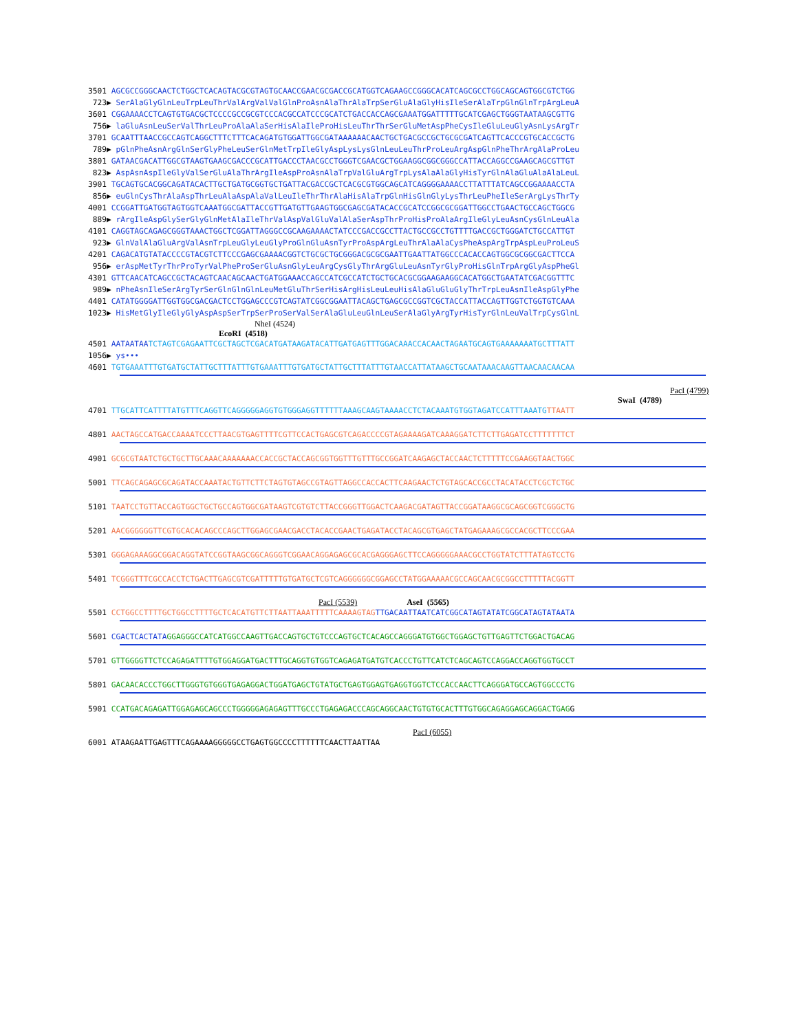3501 AGCGCCGGGCAACTCTGGCTCACAGTACGCGTAGTGCAACCGAACGCGACCGCATGGTCAGAAGCCGGGCACATCAGCGCCTGGCAGCAGTGGCGTCTGG
723▶ SerAlaGlyGlnLeuTrpLeuThrValArgValValGlnProAsnAlaThrAlaTrpSerGluAlaGlyHisIleSerAlaTrpGlnGlnTrpArgLeuA
3601 CGGAAAACCTCAGTGTGACGCTCCCCGCCGCGTCCCACGCCATCCCGCATCTGACCACCAGCGAAATGGATTTTTGCATCGAGCTGGGTAATAAGCGTTG
756▶ laGluAsnLeuSerValThrLeuProAlaAlaSerHisAlaIleProHisLeuThrThrSerGluMetAspPheCysIleGluLeuGlyAsnLysArgTr
3701 GCAATTTAACCGCCAGTCAGGCTTTCTTTCACAGATGTGGATTGGCGATAAAAAACAACTGCTGACGCCGCTGCGCGATCAGTTCACCCGTGCACCGCTG
789▶ pGlnPheAsnArgGlnSerGlyPheLeuSerGlnMetTrpIleGlyAspLysLysGlnLeuLeuThrProLeuArgAspGlnPheThrArgAlaProLeu
3801 GATAACGACATTGGCGTAAGTGAAGCGACCCGCATTGACCCTAACGCCTGGGTCGAACGCTGGAAGGCGGCGGGCCATTACCAGGCCGAAGCAGCGTTGT
823▶ AspAsnAspIleGlyValSerGluAlaThrArgIleAspProAsnAlaTrpValGluArgTrpLysAlaAlaGlyHisTyrGlnAlaGluAlaAlaLeuL
3901 TGCAGTGCACGGCAGATACACTTGCTGATGCGGTGCTGATTACGACCGCTCACGCGTGGCAGCATCAGGGGAAAACCTTATTTATCAGCCGGAAAACCTA
856▶ euGlnCysThrAlaAspThrLeuAlaAspAlaValLeuIleThrThrAlaHisAlaTrpGlnHisGlnGlyLysThrLeuPheIleSerArgLysThrTy
4001 CCGGATTGATGGTAGTGGTCAAATGGCGATTACCGTTGATGTTGAAGTGGCGAGCGATACACCGCATCCGGCGCGGATTGGCCTGAACTGCCAGCTGGCG
889▶ rArgIleAspGlySerGlyGlnMetAlaIleThrValAspValGluValAlaSerAspThrProHisProAlaArgIleGlyLeuAsnCysGlnLeuAla
4101 CAGGTAGCAGAGCGGGTAAACTGGCTCGGATTAGGGCCGCAAGAAAACTATCCCGACCGCCTTACTGCCGCCTGTTTTGACCGCTGGGATCTGCCATTGT
923▶ GlnValAlaGluArgValAsnTrpLeuGlyLeuGlyProGlnGluAsnTyrProAspArgLeuThrAlaAlaCysPheAspArgTrpAspLeuProLeuS
4201 CAGACATGTATACCCCGTACGTCTTCCCGAGCGAAAACGGTCTGCGCTGCGGGACGCGCGAATTGAATTATGGCCCACACCAGTGGCGCGGCGACTTCCA
956▶ erAspMetTyrThrProTyrValPheProSerGluAsnGlyLeuArgCysGlyThrArgGluLeuAsnTyrGlyProHisGlnTrpArgGlyAspPheGl
4301 GTTCAACATCAGCCGCTACAGTCAACAGCAACTGATGGAAACCAGCCATCGCCATCTGCTGCACGCGGAAGAAGGCACATGGCTGAATATCGACGGTTTC
989▶ nPheAsnIleSerArgTyrSerGlnGlnGlnLeuMetGluThrSerHisArgHisLeuLeuHisAlaGluGluGlyThrTrpLeuAsnIleAspGlyPhe
4401 CATATGGGGATTGGTGGCGACGACTCCTGGAGCCCGTCAGTATCGGCGGAATTACAGCTGAGCGCCGGTCGCTACCATTACCAGTTGGTCTGGTGTCAAA
1023▶ HisMetGlyIleGlyGlyAspAspSerTrpSerProSerValSerAlaGluLeuGlnLeuSerAlaGlyArgTyrHisTyrGlnLeuValTrpCysGlnL
NheI (4524)
EcoRI (4518)
4501 AATAATAA TCTAGTCGAGAATTCGCTAGCTCGACATGATAAGATACATTGATGAGTTTGGACAAACCACAACTAGAATGCAGTGAAAAAAATGCTTTATT
1056▶ ys•••
4601 TGTGAAATTTGTGATGCTATTGCTTTATTTGTGAAATTTGTGATGCTATTGCTTTATTTGTAACCATTATAAGCTGCAATAAACAAGTTAACAACAACAA
PacI (4799)
SwaI (4789)
4701 TTGCATTCATTTTATGTTTCAGGTTCAGGGGGAGGTGTGGGAGGTTTTTTAAAGCAAGTAAAACCTCTACAAATGTGGTAGATCCATTTAAATG TTAATT
4801 AACTAGCCATGACCAAAATCCCTTAACGTGAGTTTTCGTTCCACTGAGCGTCAGACCCCGTAGAAAAGATCAAAGGATCTTCTTGAGATCCTTTTTTTCT
4901 GCGCGTAATCTGCTGCTTGCAAACAAAAAAACCACCGCTACCAGCGGTGGTTTGTTTGCCGGATCAAGAGCTACCAACTCTTTTTCCGAAGGTAACTGGC
5001 TTCAGCAGAGCGCAGATACCAAATACTGTTCTTCTAGTGTAGCCGTAGTTAGGCCACCACTTCAAGAACTCTGTAGCACCGCCTACATACCTCGCTCTGC
5101 TAATCCTGTTACCAGTGGCTGCTGCCAGTGGCGATAAGTCGTGTCTTACCGGGTTGGACTCAAGACGATAGTTACCGGATAAGGCGCAGCGGTCGGGCTG
5201 AACGGGGGGTTCGTGCACACAGCCCAGCTTGGAGCGAACGACCTACACCGAACTGAGATACCTACAGCGTGAGCTATGAGAAAGCGCCACGCTTCCCGAA
5301 GGGAGAAAGGCGGACAGGTATCCGGTAAGCGGCAGGGTCGGAACAGGAGAGCGCACGAGGGAGCTTCCAGGGGGAAACGCCTGGTATCTTTATAGTCCTG
5401 TCGGGTTTCGCCACCTCTGACTTGAGCGTCGATTTTTGTGATGCTCGTCAGGGGGGCGGAGCCTATGGAAAAACGCCAGCAACGCGGCCTTTTTACGGTT
PacI (5539) AseI (5565)
5501 CCTGGCCTTTTGCTGGCCTTTTGCTCACATGTTCTTAATTAAATTTTTCAAAAGTAG TTGACAATTAATCATCGGCATAGTATATCGGCATAGTATAATA
5601 CGACTCACTATA GGAGGGCCATCATGGCCAAGTTGACCAGTGCTGTCCCAGTGCTCACAGCCAGGGATGTGGCTGGAGCTGTTGAGTTCTGGACTGACAG
5701 GTTGGGGTTCTCCAGAGATTTTGTGGAGGATGACTTTGCAGGTGTGGTCAGAGATGATGTCACCCTGTTCATCTCAGCAGTCCAGGACCAGGTGGTGCCT
5801 GACAACACCCTGGCTTGGGTGTGGGTGAGAGGACTGGATGAGCTGTATGCTGAGTGGAGTGAGGTGGTCTCCACCAACTTCAGGGATGCCAGTGGCCCTG
5901 CCATGACAGAGATTGGAGAGCAGCCCTGGGGGAGAGAGTTTGCCCTGAGAGACCCAGCAGGCAACTGTGTGCACTTTGTGGCAGAGGAGCAGGACTGAG G
PacI (6055)
6001 ATAAGAATTGAGTTTCAGAAAAGGGGGCCTGAGTGGCCCCTTTTTTCAACTTAATTAA